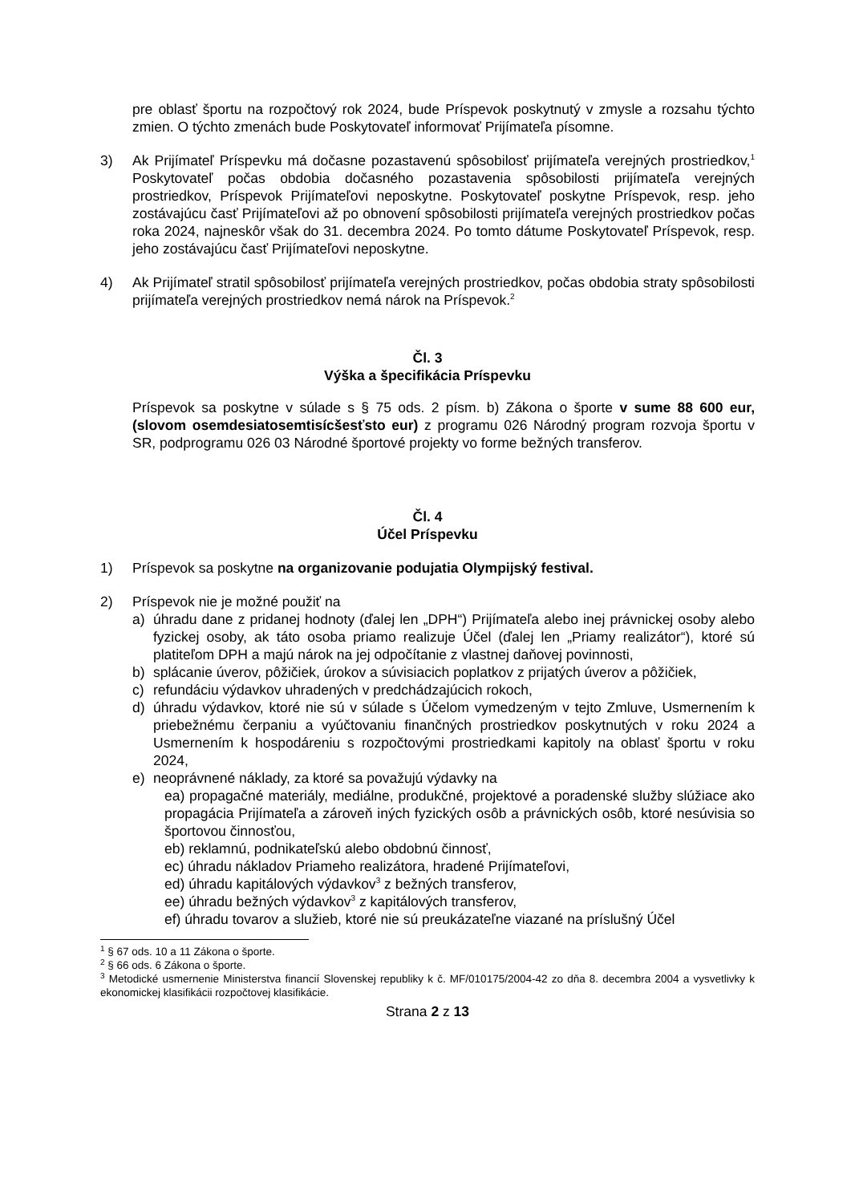pre oblasť športu na rozpočtový rok 2024, bude Príspevok poskytnutý v zmysle a rozsahu týchto zmien. O týchto zmenách bude Poskytovateľ informovať Prijímateľa písomne.
3) Ak Prijímateľ Príspevku má dočasne pozastavenú spôsobilosť prijímateľa verejných prostriedkov,<sup>1</sup> Poskytovateľ počas obdobia dočasného pozastavenia spôsobilosti prijímateľa verejných prostriedkov, Príspevok Prijímateľovi neposkytne. Poskytovateľ poskytne Príspevok, resp. jeho zostávajúcu časť Prijímateľovi až po obnovení spôsobilosti prijímateľa verejných prostriedkov počas roka 2024, najneskôr však do 31. decembra 2024. Po tomto dátume Poskytovateľ Príspevok, resp. jeho zostávajúcu časť Prijímateľovi neposkytne.
4) Ak Prijímateľ stratil spôsobilosť prijímateľa verejných prostriedkov, počas obdobia straty spôsobilosti prijímateľa verejných prostriedkov nemá nárok na Príspevok.<sup>2</sup>
Čl. 3
Výška a špecifikácia Príspevku
Príspevok sa poskytne v súlade s § 75 ods. 2 písm. b) Zákona o športe v sume 88 600 eur, (slovom osemdesiatosemtisícšesťsto eur) z programu 026 Národný program rozvoja športu v SR, podprogramu 026 03 Národné športové projekty vo forme bežných transferov.
Čl. 4
Účel Príspevku
1) Príspevok sa poskytne na organizovanie podujatia Olympijský festival.
2) Príspevok nie je možné použiť na
a) úhradu dane z pridanej hodnoty (ďalej len „DPH“) Prijímateľa alebo inej právnickej osoby alebo fyzickej osoby, ak táto osoba priamo realizuje Účel (ďalej len „Priamy realizátor“), ktoré sú platiteľom DPH a majú nárok na jej odpočítanie z vlastnej daňovej povinnosti,
b) splácanie úverov, pôžičiek, úrokov a súvisiacich poplatkov z prijatých úverov a pôžičiek,
c) refundáciu výdavkov uhradených v predchádzajúcich rokoch,
d) úhradu výdavkov, ktoré nie sú v súlade s Účelom vymedzeným v tejto Zmluve, Usmernením k priebežnému čerpaniu a vyúčtovaniu finančných prostriedkov poskytnutých v roku 2024 a Usmernením k hospodáreniu s rozpočtovými prostriedkami kapitoly na oblasť športu v roku 2024,
e) neoprávnené náklady, za ktoré sa považujú výdavky na
ea) propagačné materiály, mediálne, produkčné, projektové a poradenské služby slúžiace ako propagácia Prijímateľa a zároveň iných fyzických osôb a právnických osôb, ktoré nesúvisia so športovou činnosťou,
eb) reklamnú, podnikateľskú alebo obdobnú činnosť,
ec) úhradu nákladov Priameho realizátora, hradené Prijímateľovi,
ed) úhradu kapitálových výdavkov<sup>3</sup> z bežných transferov,
ee) úhradu bežných výdavkov<sup>3</sup> z kapitálových transferov,
ef) úhradu tovarov a služieb, ktoré nie sú preukázateľne viazané na príslušný Účel
<sup>1</sup> § 67 ods. 10 a 11 Zákona o športe.
<sup>2</sup> § 66 ods. 6 Zákona o športe.
<sup>3</sup> Metodické usmernenie Ministerstva financií Slovenskej republiky k č. MF/010175/2004-42 zo dňa 8. decembra 2004 a vysvetlivky k ekonomickej klasifikácii rozpočtovej klasifikácie.
Strana 2 z 13